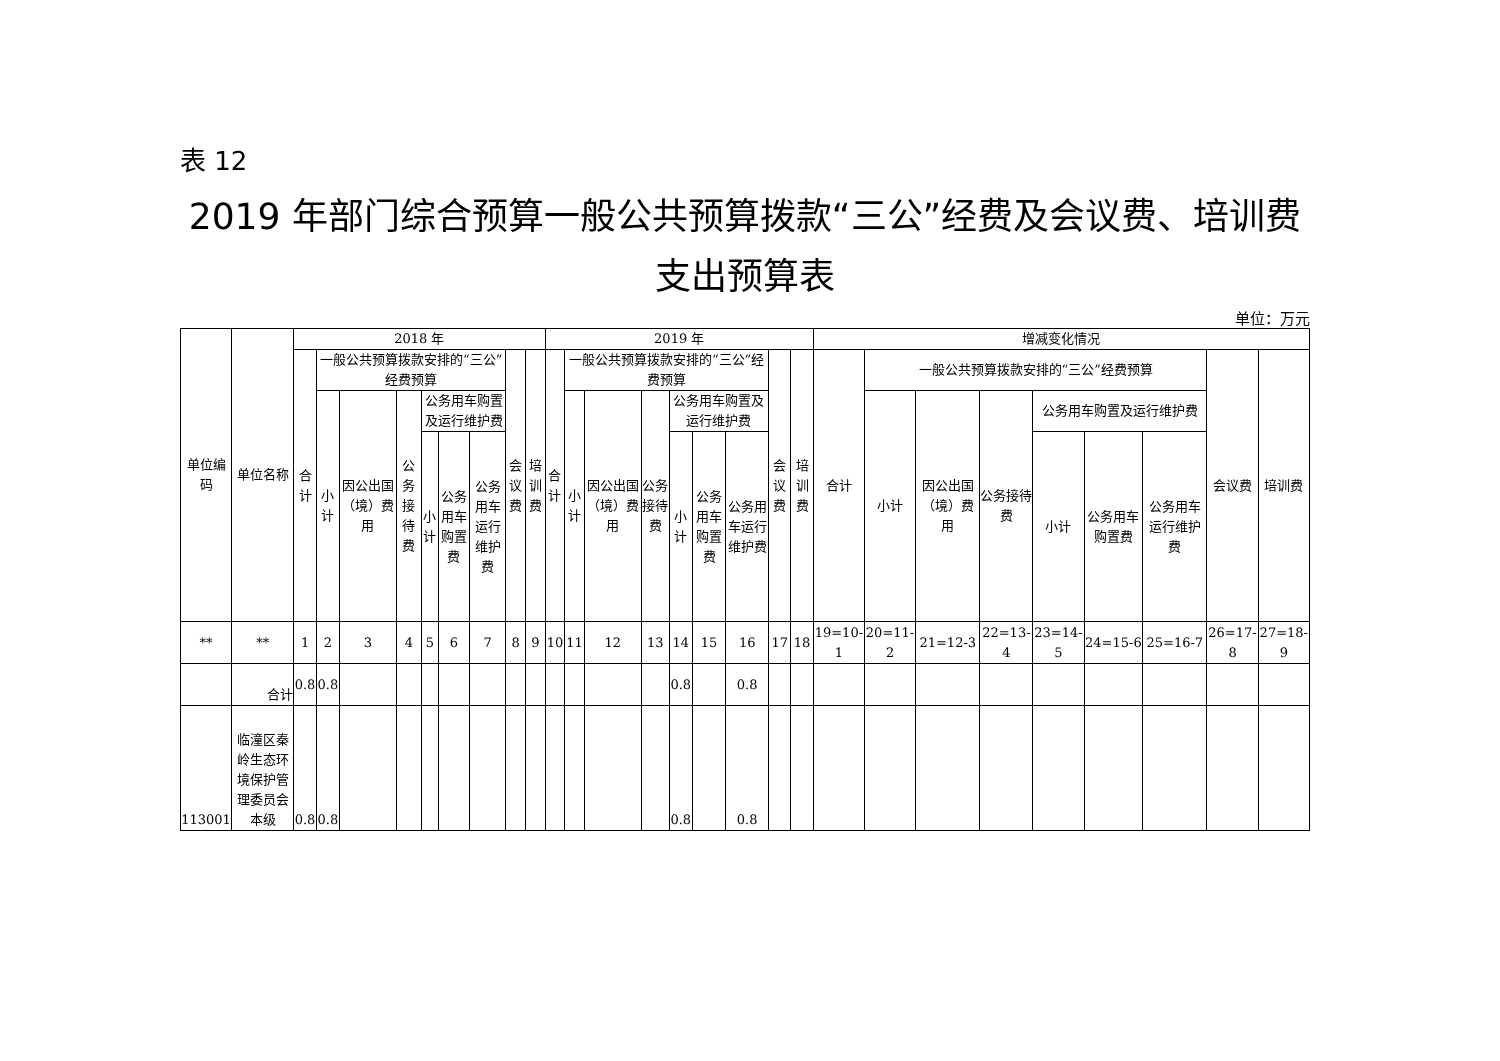表 12
2019 年部门综合预算一般公共预算拨款“三公”经费及会议费、培训费支出预算表
单位：万元
| 单位编码 | 单位名称 | 2018 年 | | | | | | | | | 2019 年 | | | | | | | | | 增减变化情况 | | | | | | | | |
| --- | --- | --- | --- | --- | --- | --- | --- | --- | --- | --- | --- | --- | --- | --- | --- | --- | --- | --- | --- | --- | --- | --- | --- | --- | --- | --- | --- | --- |
| | | 合计 | 一般公共预算拨款安排的“三公”经费预算 | | | | | | 会议费 | 培训费 | 合计 | 一般公共预算拨款安排的“三公”经费预算 | | | | | | 会议费 | 培训费 | 合计 | 一般公共预算拨款安排的“三公”经费预算 | | | | | | 会议费 | 培训费 |
| | | | 小计 | 因公出国（境）费用 | 公务接待费 | 公务用车购置及运行维护费 | | | | | | 小计 | 因公出国（境）费用 | 公务接待费 | 公务用车购置及运行维护费 | | | | | | 小计 | 因公出国（境）费用 | 公务接待费 | 公务用车购置及运行维护费 | | | | |
| | | | | | | 小计 | 公务用车购置费 | 公务用车运行维护费 | | | | | | | 小计 | 公务用车购置费 | 公务用车运行维护费 | | | | | | | 小计 | 公务用车购置费 | 公务用车运行维护费 | | |
| ** | ** | 1 | 2 | 3 | 4 | 5 | 6 | 7 | 8 | 9 | 10 | 11 | 12 | 13 | 14 | 15 | 16 | 17 | 18 | 19=10-1 | 20=11-2 | 21=12-3 | 22=13-4 | 23=14-5 | 24=15-6 | 25=16-7 | 26=17-8 | 27=18-9 |
| | 合计 | 0.8 | 0.8 | | | | | | | | | | | | 0.8 | | 0.8 | | | | | | | | | | | |
| 113001 | 临潼区秦岭生态环境保护管理委员会本级 | 0.8 | 0.8 | | | | | | | | | | | | 0.8 | | 0.8 | | | | | | | | | | | |